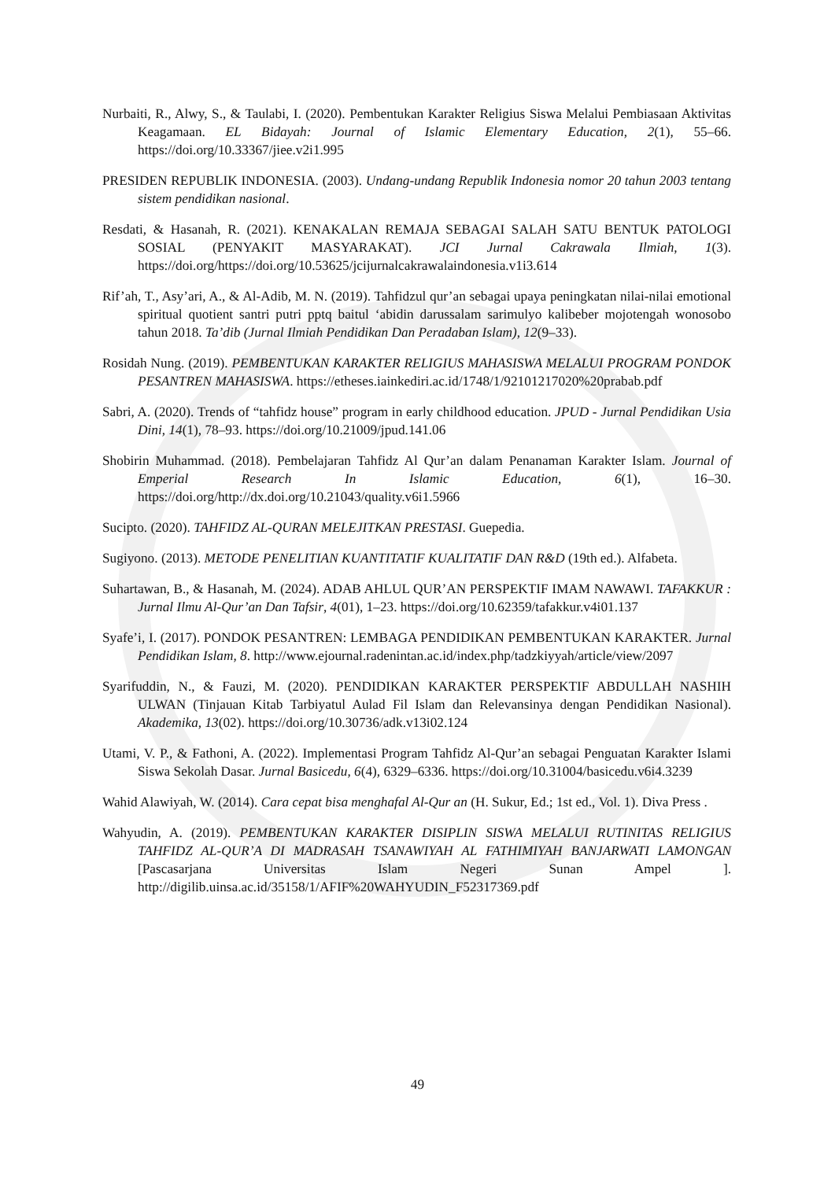Nurbaiti, R., Alwy, S., & Taulabi, I. (2020). Pembentukan Karakter Religius Siswa Melalui Pembiasaan Aktivitas Keagamaan. EL Bidayah: Journal of Islamic Elementary Education, 2(1), 55–66. https://doi.org/10.33367/jiee.v2i1.995
PRESIDEN REPUBLIK INDONESIA. (2003). Undang-undang Republik Indonesia nomor 20 tahun 2003 tentang sistem pendidikan nasional.
Resdati, & Hasanah, R. (2021). KENAKALAN REMAJA SEBAGAI SALAH SATU BENTUK PATOLOGI SOSIAL (PENYAKIT MASYARAKAT). JCI Jurnal Cakrawala Ilmiah, 1(3). https://doi.org/https://doi.org/10.53625/jcijurnalcakrawalaindonesia.v1i3.614
Rif’ah, T., Asy’ari, A., & Al-Adib, M. N. (2019). Tahfidzul qur’an sebagai upaya peningkatan nilai-nilai emotional spiritual quotient santri putri pptq baitul ‘abidin darussalam sarimulyo kalibeber mojotengah wonosobo tahun 2018. Ta’dib (Jurnal Ilmiah Pendidikan Dan Peradaban Islam), 12(9–33).
Rosidah Nung. (2019). PEMBENTUKAN KARAKTER RELIGIUS MAHASISWA MELALUI PROGRAM PONDOK PESANTREN MAHASISWA. https://etheses.iainkediri.ac.id/1748/1/92101217020%20prabab.pdf
Sabri, A. (2020). Trends of “tahfidz house” program in early childhood education. JPUD - Jurnal Pendidikan Usia Dini, 14(1), 78–93. https://doi.org/10.21009/jpud.141.06
Shobirin Muhammad. (2018). Pembelajaran Tahfidz Al Qur’an dalam Penanaman Karakter Islam. Journal of Emperial Research In Islamic Education, 6(1), 16–30. https://doi.org/http://dx.doi.org/10.21043/quality.v6i1.5966
Sucipto. (2020). TAHFIDZ AL-QURAN MELEJITKAN PRESTASI. Guepedia.
Sugiyono. (2013). METODE PENELITIAN KUANTITATIF KUALITATIF DAN R&D (19th ed.). Alfabeta.
Suhartawan, B., & Hasanah, M. (2024). ADAB AHLUL QUR’AN PERSPEKTIF IMAM NAWAWI. TAFAKKUR : Jurnal Ilmu Al-Qur’an Dan Tafsir, 4(01), 1–23. https://doi.org/10.62359/tafakkur.v4i01.137
Syafe’i, I. (2017). PONDOK PESANTREN: LEMBAGA PENDIDIKAN PEMBENTUKAN KARAKTER. Jurnal Pendidikan Islam, 8. http://www.ejournal.radenintan.ac.id/index.php/tadzkiyyah/article/view/2097
Syarifuddin, N., & Fauzi, M. (2020). PENDIDIKAN KARAKTER PERSPEKTIF ABDULLAH NASHIH ULWAN (Tinjauan Kitab Tarbiyatul Aulad Fil Islam dan Relevansinya dengan Pendidikan Nasional). Akademika, 13(02). https://doi.org/10.30736/adk.v13i02.124
Utami, V. P., & Fathoni, A. (2022). Implementasi Program Tahfidz Al-Qur’an sebagai Penguatan Karakter Islami Siswa Sekolah Dasar. Jurnal Basicedu, 6(4), 6329–6336. https://doi.org/10.31004/basicedu.v6i4.3239
Wahid Alawiyah, W. (2014). Cara cepat bisa menghafal Al-Qur an (H. Sukur, Ed.; 1st ed., Vol. 1). Diva Press .
Wahyudin, A. (2019). PEMBENTUKAN KARAKTER DISIPLIN SISWA MELALUI RUTINITAS RELIGIUS TAHFIDZ AL-QUR’A DI MADRASAH TSANAWIYAH AL FATHIMIYAH BANJARWATI LAMONGAN [Pascasarjana Universitas Islam Negeri Sunan Ampel ]. http://digilib.uinsa.ac.id/35158/1/AFIF%20WAHYUDIN_F52317369.pdf
49